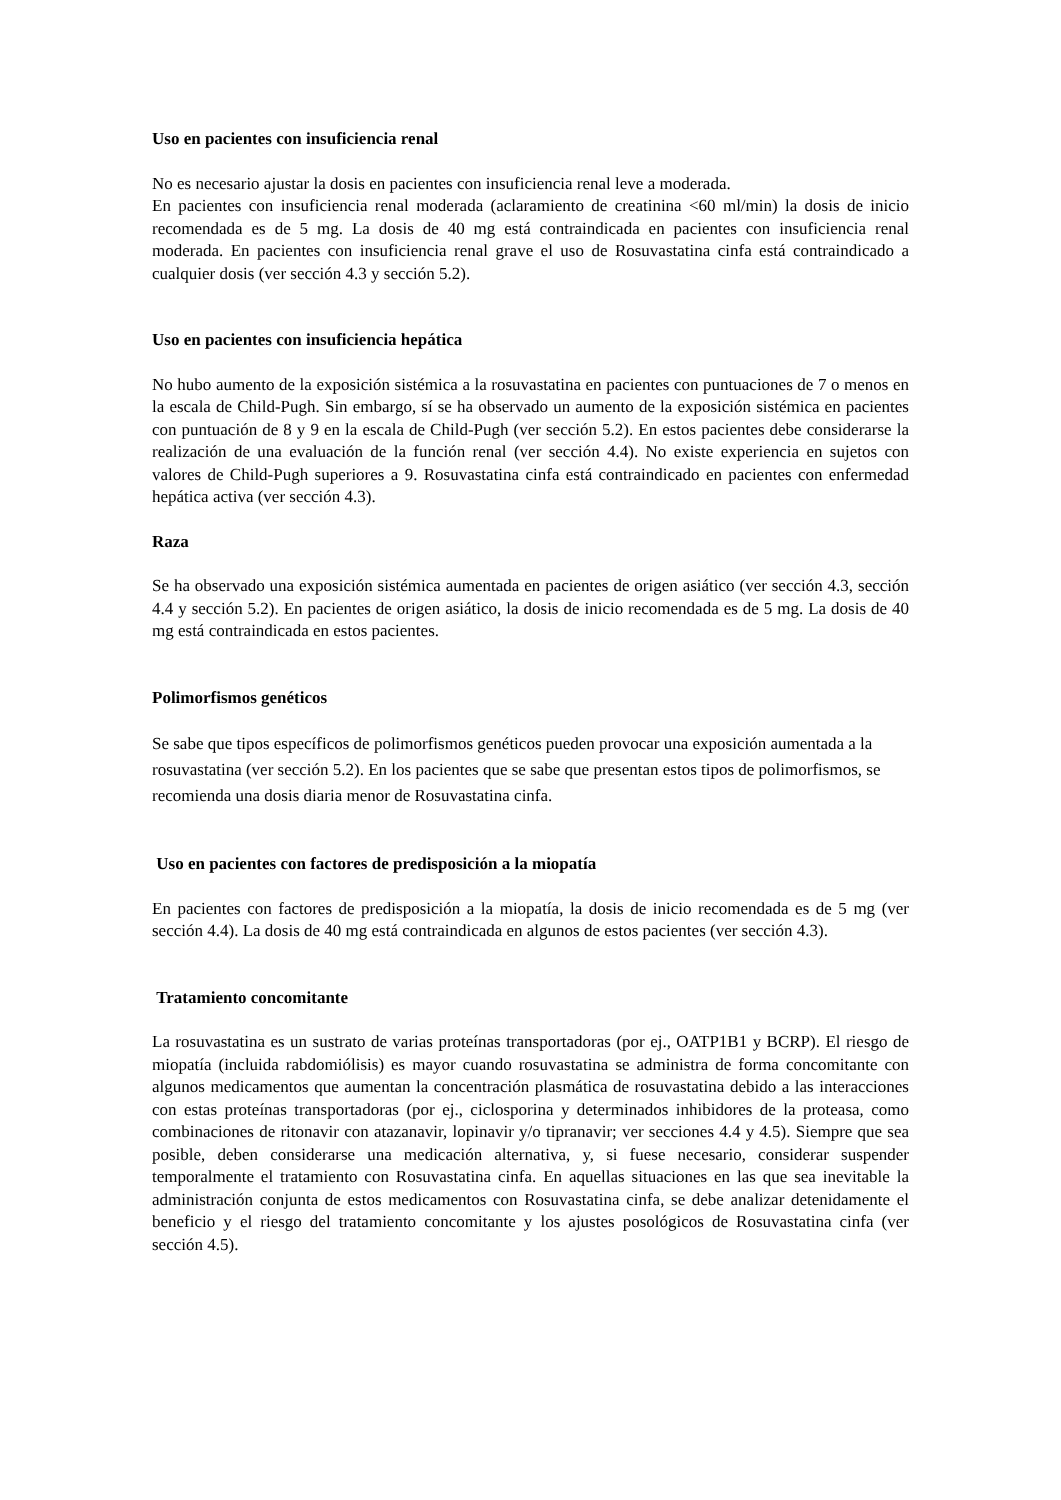Uso en pacientes con insuficiencia renal
No es necesario ajustar la dosis en pacientes con insuficiencia renal leve a moderada.
En pacientes con insuficiencia renal moderada (aclaramiento de creatinina <60 ml/min) la dosis de inicio recomendada es de 5 mg. La dosis de 40 mg está contraindicada en pacientes con insuficiencia renal moderada. En pacientes con insuficiencia renal grave el uso de Rosuvastatina cinfa está contraindicado a cualquier dosis (ver sección 4.3 y sección 5.2).
Uso en pacientes con insuficiencia hepática
No hubo aumento de la exposición sistémica a la rosuvastatina en pacientes con puntuaciones de 7 o menos en la escala de Child-Pugh. Sin embargo, sí se ha observado un aumento de la exposición sistémica en pacientes con puntuación de 8 y 9 en la escala de Child-Pugh (ver sección 5.2). En estos pacientes debe considerarse la realización de una evaluación de la función renal (ver sección 4.4). No existe experiencia en sujetos con valores de Child-Pugh superiores a 9. Rosuvastatina cinfa está contraindicado en pacientes con enfermedad hepática activa (ver sección 4.3).
Raza
Se ha observado una exposición sistémica aumentada en pacientes de origen asiático (ver sección 4.3, sección 4.4 y sección 5.2). En pacientes de origen asiático, la dosis de inicio recomendada es de 5 mg. La dosis de 40 mg está contraindicada en estos pacientes.
Polimorfismos genéticos
Se sabe que tipos específicos de polimorfismos genéticos pueden provocar una exposición aumentada a la rosuvastatina (ver sección 5.2). En los pacientes que se sabe que presentan estos tipos de polimorfismos, se recomienda una dosis diaria menor de Rosuvastatina cinfa.
Uso en pacientes con factores de predisposición a la miopatía
En pacientes con factores de predisposición a la miopatía, la dosis de inicio recomendada es de 5 mg (ver sección 4.4). La dosis de 40 mg está contraindicada en algunos de estos pacientes (ver sección 4.3).
Tratamiento concomitante
La rosuvastatina es un sustrato de varias proteínas transportadoras (por ej., OATP1B1 y BCRP). El riesgo de miopatía (incluida rabdomiólisis) es mayor cuando rosuvastatina se administra de forma concomitante con algunos medicamentos que aumentan la concentración plasmática de rosuvastatina debido a las interacciones con estas proteínas transportadoras (por ej., ciclosporina y determinados inhibidores de la proteasa, como combinaciones de ritonavir con atazanavir, lopinavir y/o tipranavir; ver secciones 4.4 y 4.5). Siempre que sea posible, deben considerarse una medicación alternativa, y, si fuese necesario, considerar suspender temporalmente el tratamiento con Rosuvastatina cinfa. En aquellas situaciones en las que sea inevitable la administración conjunta de estos medicamentos con Rosuvastatina cinfa, se debe analizar detenidamente el beneficio y el riesgo del tratamiento concomitante y los ajustes posológicos de Rosuvastatina cinfa (ver sección 4.5).